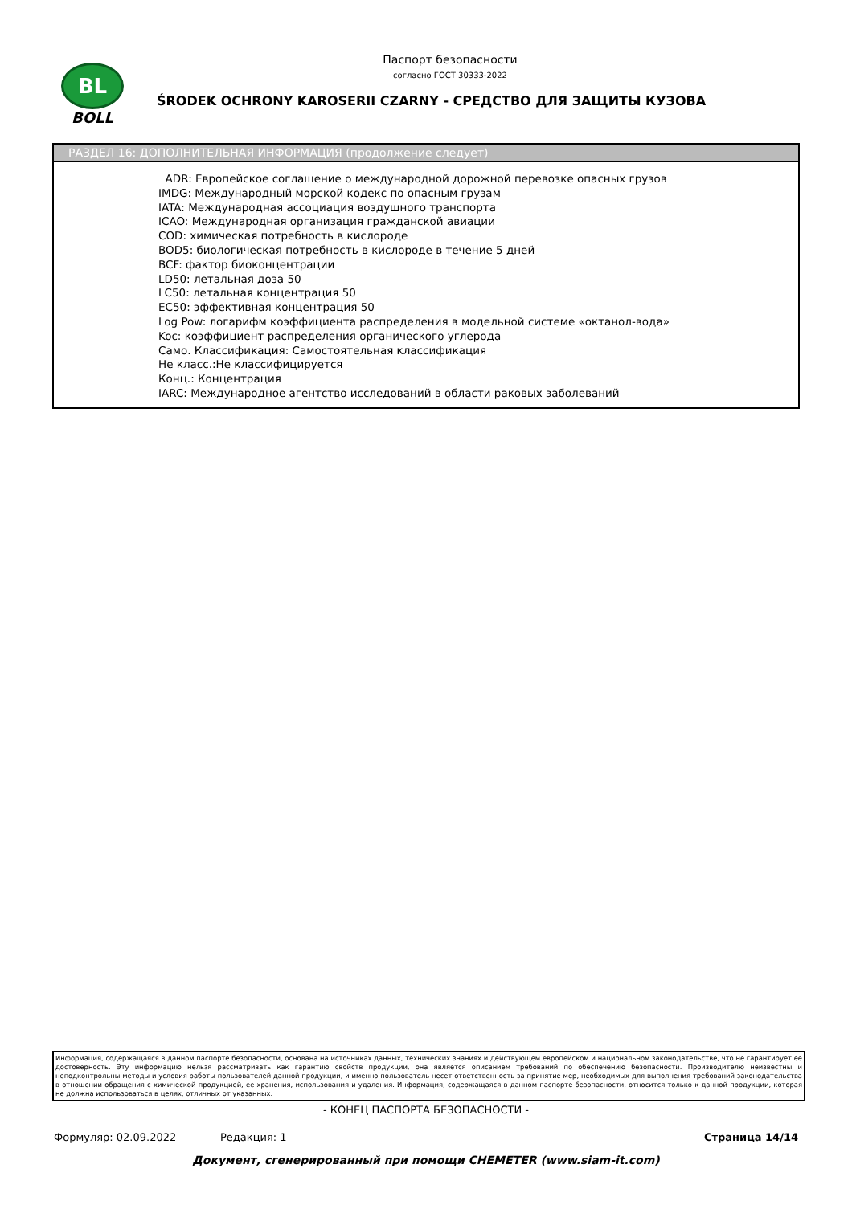BL
BOLL
Паспорт безопасности
согласно ГОСТ 30333-2022
ŚRODEK OCHRONY KAROSERII CZARNY - СРЕДСТВО ДЛЯ ЗАЩИТЫ КУЗОВА
РАЗДЕЛ 16: ДОПОЛНИТЕЛЬНАЯ ИНФОРМАЦИЯ (продолжение следует)
ADR: Европейское соглашение о международной дорожной перевозке опасных грузов
IMDG: Международный морской кодекс по опасным грузам
IATA: Международная ассоциация воздушного транспорта
ICAO: Международная организация гражданской авиации
COD: химическая потребность в кислороде
BOD5: биологическая потребность в кислороде в течение 5 дней
BCF: фактор биоконцентрации
LD50: летальная доза 50
LC50: летальная концентрация 50
EC50: эффективная концентрация 50
Log Pow: логарифм коэффициента распределения в модельной системе «октанол-вода»
Koc: коэффициент распределения органического углерода
Само. Классификация: Самостоятельная классификация
Не класс.:Не классифицируется
Конц.: Концентрация
IARC: Международное агентство исследований в области раковых заболеваний
Информация, содержащаяся в данном паспорте безопасности, основана на источниках данных, технических знаниях и действующем европейском и национальном законодательстве, что не гарантирует ее достоверность. Эту информацию нельзя рассматривать как гарантию свойств продукции, она является описанием требований по обеспечению безопасности. Производителю неизвестны и неподконтрольны методы и условия работы пользователей данной продукции, и именно пользователь несет ответственность за принятие мер, необходимых для выполнения требований законодательства в отношении обращения с химической продукцией, ее хранения, использования и удаления. Информация, содержащаяся в данном паспорте безопасности, относится только к данной продукции, которая не должна использоваться в целях, отличных от указанных.
- КОНЕЦ ПАСПОРТА БЕЗОПАСНОСТИ -
Формуляр: 02.09.2022 Редакция: 1 Страница 14/14
Документ, сгенерированный при помощи CHEMETER (www.siam-it.com)